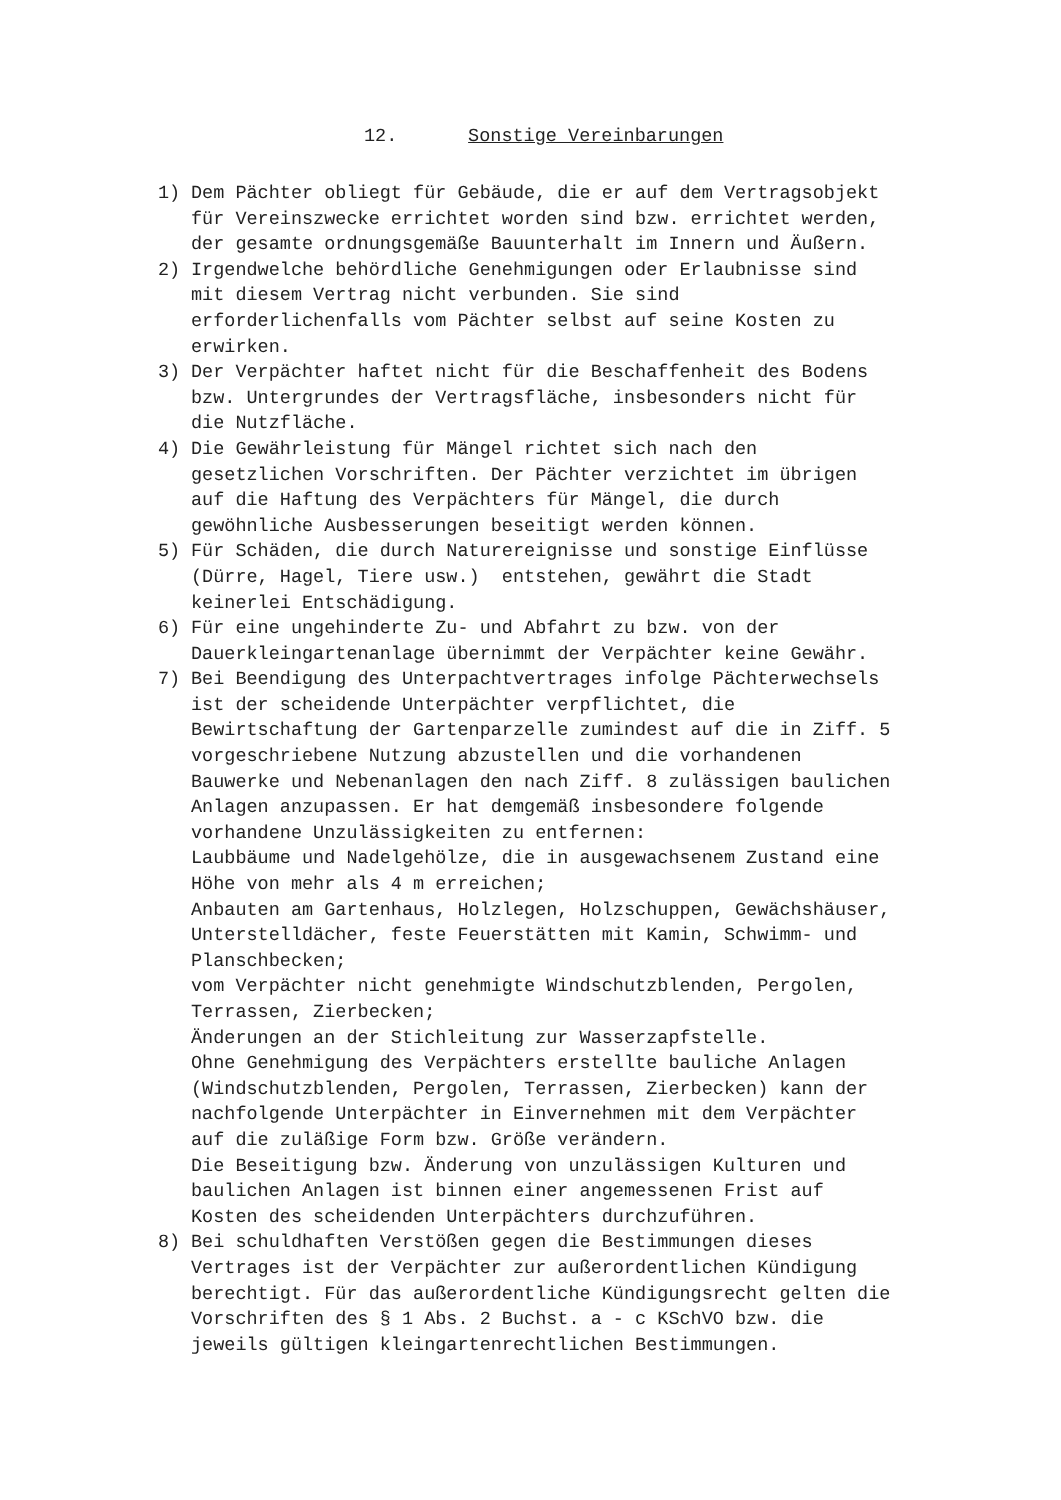12. Sonstige Vereinbarungen
1) Dem Pächter obliegt für Gebäude, die er auf dem Vertragsobjekt für Vereinszwecke errichtet worden sind bzw. errichtet werden, der gesamte ordnungsgemäße Bauunterhalt im Innern und Äußern.
2) Irgendwelche behördliche Genehmigungen oder Erlaubnisse sind mit diesem Vertrag nicht verbunden. Sie sind erforderlichenfalls vom Pächter selbst auf seine Kosten zu erwirken.
3) Der Verpächter haftet nicht für die Beschaffenheit des Bodens bzw. Untergrundes der Vertragsfläche, insbesonders nicht für die Nutzfläche.
4) Die Gewährleistung für Mängel richtet sich nach den gesetzlichen Vorschriften. Der Pächter verzichtet im übrigen auf die Haftung des Verpächters für Mängel, die durch gewöhnliche Ausbesserungen beseitigt werden können.
5) Für Schäden, die durch Naturereignisse und sonstige Einflüsse (Dürre, Hagel, Tiere usw.) entstehen, gewährt die Stadt keinerlei Entschädigung.
6) Für eine ungehinderte Zu- und Abfahrt zu bzw. von der Dauerkleingartenanlage übernimmt der Verpächter keine Gewähr.
7) Bei Beendigung des Unterpachtvertrages infolge Pächterwechsels ist der scheidende Unterpächter verpflichtet, die Bewirtschaftung der Gartenparzelle zumindest auf die in Ziff. 5 vorgeschriebene Nutzung abzustellen und die vorhandenen Bauwerke und Nebenanlagen den nach Ziff. 8 zulässigen baulichen Anlagen anzupassen. Er hat demgemäß insbesondere folgende vorhandene Unzulässigkeiten zu entfernen: Laubbäume und Nadelgehölze, die in ausgewachsenem Zustand eine Höhe von mehr als 4 m erreichen; Anbauten am Gartenhaus, Holzlegen, Holzschuppen, Gewächshäuser, Unterstelldächer, feste Feuerstätten mit Kamin, Schwimm- und Planschbecken; vom Verpächter nicht genehmigte Windschutzblenden, Pergolen, Terrassen, Zierbecken; Änderungen an der Stichleitung zur Wasserzapfstelle. Ohne Genehmigung des Verpächters erstellte bauliche Anlagen (Windschutzblenden, Pergolen, Terrassen, Zierbecken) kann der nachfolgende Unterpächter in Einvernehmen mit dem Verpächter auf die zuläßige Form bzw. Größe verändern. Die Beseitigung bzw. Änderung von unzulässigen Kulturen und baulichen Anlagen ist binnen einer angemessenen Frist auf Kosten des scheidenden Unterpächters durchzuführen.
8) Bei schuldhaften Verstößen gegen die Bestimmungen dieses Vertrages ist der Verpächter zur außerordentlichen Kündigung berechtigt. Für das außerordentliche Kündigungsrecht gelten die Vorschriften des § 1 Abs. 2 Buchst. a - c KSchVO bzw. die jeweils gültigen kleingartenrechtlichen Bestimmungen.